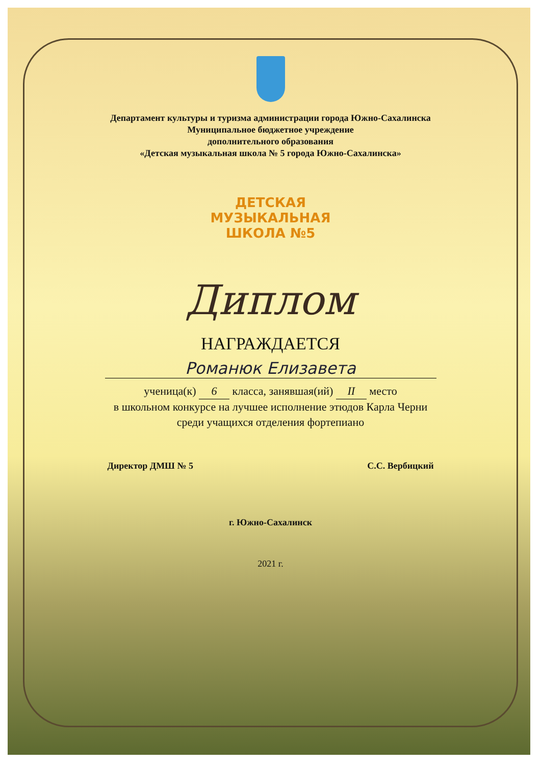Департамент культуры и туризма администрации города Южно-Сахалинска
Муниципальное бюджетное учреждение
дополнительного образования
«Детская музыкальная школа № 5 города Южно-Сахалинска»
ДЕТСКАЯ
МУЗЫКАЛЬНАЯ
ШКОЛА №5
Диплом
НАГРАЖДАЕТСЯ
Романюк Елизавета
ученица(к) 6 класса, занявшая(ий) II место
в школьном конкурсе на лучшее исполнение этюдов Карла Черни
среди учащихся отделения фортепиано
Директор ДМШ № 5 С.С. Вербицкий
г. Южно-Сахалинск
2021 г.